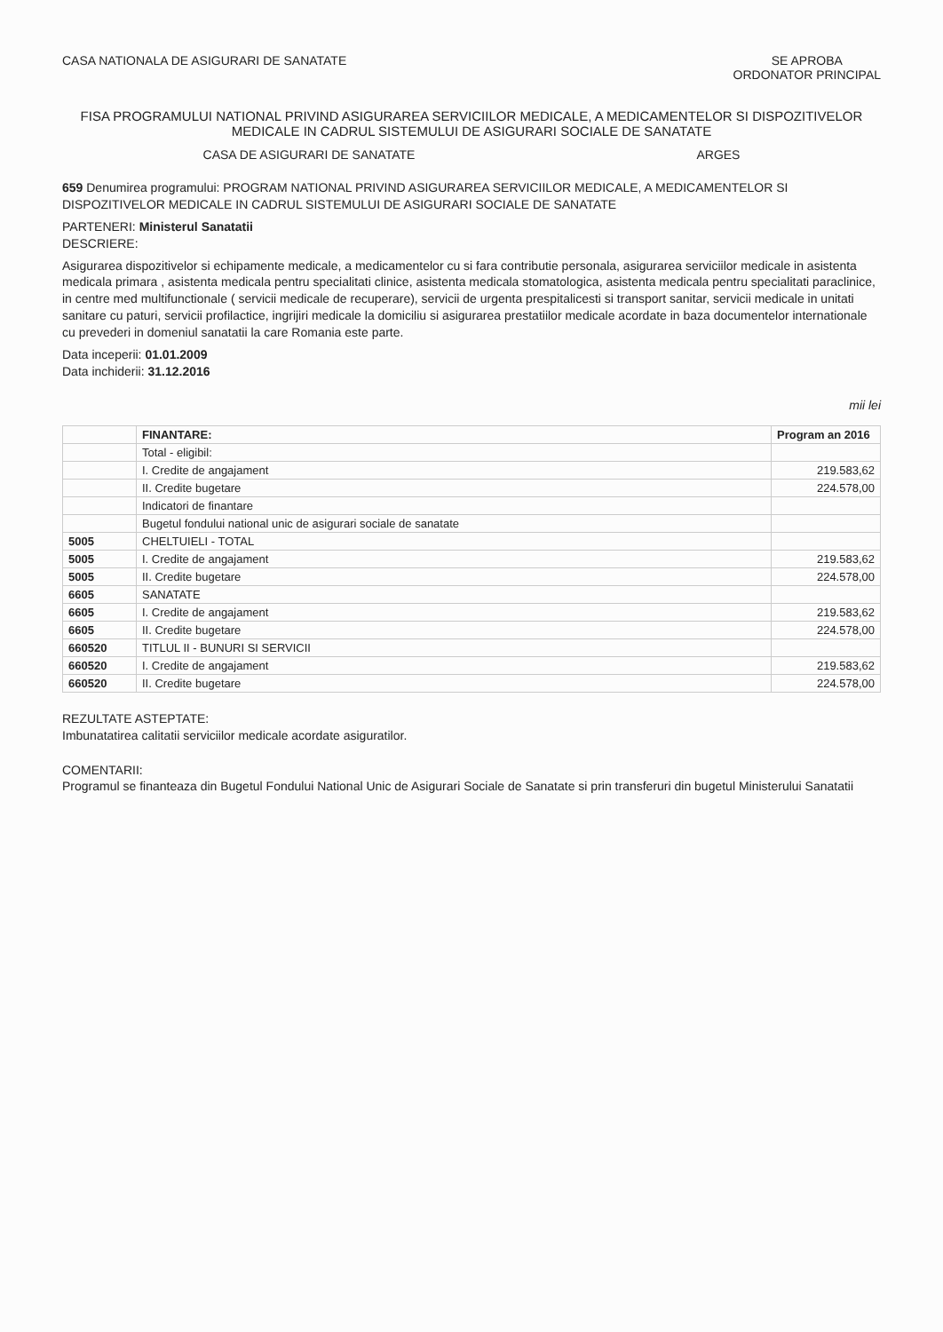CASA NATIONALA DE ASIGURARI DE SANATATE
SE APROBA
ORDONATOR PRINCIPAL
FISA PROGRAMULUI NATIONAL PRIVIND ASIGURAREA SERVICIILOR MEDICALE, A MEDICAMENTELOR SI DISPOZITIVELOR MEDICALE IN CADRUL SISTEMULUI DE ASIGURARI SOCIALE DE SANATATE
CASA DE ASIGURARI DE SANATATE ARGES
659 Denumirea programului: PROGRAM NATIONAL PRIVIND ASIGURAREA SERVICIILOR MEDICALE, A MEDICAMENTELOR SI DISPOZITIVELOR MEDICALE IN CADRUL SISTEMULUI DE ASIGURARI SOCIALE DE SANATATE
PARTENERI: Ministerul Sanatatii
DESCRIERE:
Asigurarea dispozitivelor si echipamente medicale, a medicamentelor cu si fara contributie personala, asigurarea serviciilor medicale in asistenta medicala primara , asistenta medicala pentru specialitati clinice, asistenta medicala stomatologica, asistenta medicala pentru specialitati paraclinice, in centre med multifunctionale ( servicii medicale de recuperare), servicii de urgenta prespitalicesti si transport sanitar, servicii medicale in unitati sanitare cu paturi, servicii profilactice, ingrijiri medicale la domiciliu si asigurarea prestatiilor medicale acordate in baza documentelor internationale cu prevederi in domeniul sanatatii la care Romania este parte.
Data inceperii: 01.01.2009
Data inchiderii: 31.12.2016
mii lei
| | FINANTARE: | Program an 2016 |
| --- | --- | --- |
| | Total - eligibil: | |
| | I. Credite de angajament | 219.583,62 |
| | II. Credite bugetare | 224.578,00 |
| | Indicatori de finantare | |
| | Bugetul fondului national unic de asigurari sociale de sanatate | |
| 5005 | CHELTUIELI - TOTAL | |
| 5005 | I. Credite de angajament | 219.583,62 |
| 5005 | II. Credite bugetare | 224.578,00 |
| 6605 | SANATATE | |
| 6605 | I. Credite de angajament | 219.583,62 |
| 6605 | II. Credite bugetare | 224.578,00 |
| 660520 | TITLUL II - BUNURI SI SERVICII | |
| 660520 | I. Credite de angajament | 219.583,62 |
| 660520 | II. Credite bugetare | 224.578,00 |
REZULTATE ASTEPTATE:
Imbunatatirea calitatii serviciilor medicale acordate asiguratilor.
COMENTARII:
Programul se finanteaza din Bugetul Fondului National Unic de Asigurari Sociale de Sanatate si prin transferuri din bugetul Ministerului Sanatatii